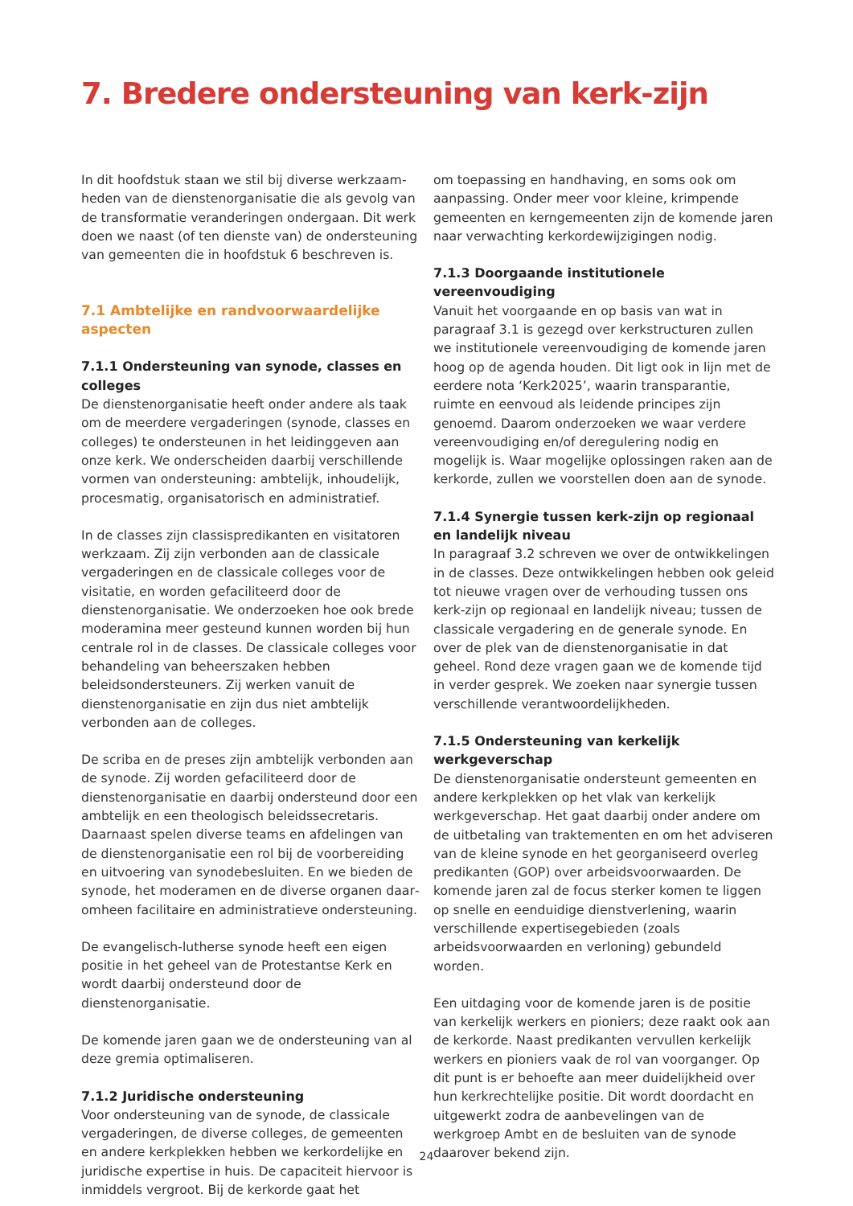7. Bredere ondersteuning van kerk-zijn
In dit hoofdstuk staan we stil bij diverse werkzaam­heden van de dienstenorganisatie die als gevolg van de transformatie veranderingen ondergaan. Dit werk doen we naast (of ten dienste van) de ondersteuning van gemeenten die in hoofdstuk 6 beschreven is.
7.1 Ambtelijke en randvoorwaardelijke aspecten
7.1.1 Ondersteuning van synode, classes en colleges
De dienstenorganisatie heeft onder andere als taak om de meerdere vergaderingen (synode, classes en colleges) te ondersteunen in het leidinggeven aan onze kerk. We onderscheiden daarbij verschillende vormen van ondersteuning: ambtelijk, inhoudelijk, procesmatig, organisatorisch en administratief.
In de classes zijn classispredikanten en visitatoren werkzaam. Zij zijn verbonden aan de classicale vergaderingen en de classicale colleges voor de visitatie, en worden gefaciliteerd door de dienstenorganisatie. We onderzoeken hoe ook brede moderamina meer gesteund kunnen worden bij hun centrale rol in de classes. De classicale colleges voor behandeling van beheerszaken hebben beleidsondersteuners. Zij werken vanuit de dienstenorganisatie en zijn dus niet ambtelijk verbonden aan de colleges.
De scriba en de preses zijn ambtelijk verbonden aan de synode. Zij worden gefaciliteerd door de dienstenorganisatie en daarbij ondersteund door een ambtelijk en een theologisch beleidssecretaris. Daarnaast spelen diverse teams en afdelingen van de dienstenorganisatie een rol bij de voorbereiding en uitvoering van synodebesluiten. En we bieden de synode, het moderamen en de diverse organen daar­omheen facilitaire en administratieve ondersteuning.
De evangelisch-lutherse synode heeft een eigen positie in het geheel van de Protestantse Kerk en wordt daarbij ondersteund door de dienstenorganisatie.
De komende jaren gaan we de ondersteuning van al deze gremia optimaliseren.
7.1.2 Juridische ondersteuning
Voor ondersteuning van de synode, de classicale vergaderingen, de diverse colleges, de gemeenten en andere kerkplekken hebben we kerkordelijke en juridische expertise in huis. De capaciteit hiervoor is inmiddels vergroot. Bij de kerkorde gaat het
om toepassing en handhaving, en soms ook om aanpassing. Onder meer voor kleine, krimpende gemeenten en kerngemeenten zijn de komende jaren naar verwachting kerkordewijzigingen nodig.
7.1.3 Doorgaande institutionele vereenvoudiging
Vanuit het voorgaande en op basis van wat in paragraaf 3.1 is gezegd over kerkstructuren zullen we institutionele vereenvoudiging de komende jaren hoog op de agenda houden. Dit ligt ook in lijn met de eerdere nota ‘Kerk2025’, waarin transparantie, ruimte en eenvoud als leidende principes zijn genoemd. Daarom onderzoeken we waar verdere vereenvoudiging en/of deregulering nodig en mogelijk is. Waar mogelijke oplossingen raken aan de kerkorde, zullen we voorstellen doen aan de synode.
7.1.4 Synergie tussen kerk-zijn op regionaal en landelijk niveau
In paragraaf 3.2 schreven we over de ontwikkelingen in de classes. Deze ontwikkelingen hebben ook geleid tot nieuwe vragen over de verhouding tussen ons kerk-zijn op regionaal en landelijk niveau; tussen de classicale vergadering en de generale synode. En over de plek van de dienstenorganisatie in dat geheel. Rond deze vragen gaan we de komende tijd in verder gesprek. We zoeken naar synergie tussen verschillende verantwoordelijkheden.
7.1.5 Ondersteuning van kerkelijk werkgeverschap
De dienstenorganisatie ondersteunt gemeenten en andere kerkplekken op het vlak van kerkelijk werkgeverschap. Het gaat daarbij onder andere om de uitbetaling van traktementen en om het adviseren van de kleine synode en het georganiseerd overleg predikanten (GOP) over arbeidsvoorwaarden. De komende jaren zal de focus sterker komen te liggen op snelle en eenduidige dienstverlening, waarin verschillende expertisegebieden (zoals arbeidsvoorwaarden en verloning) gebundeld worden.
Een uitdaging voor de komende jaren is de positie van kerkelijk werkers en pioniers; deze raakt ook aan de kerkorde. Naast predikanten vervullen kerkelijk werkers en pioniers vaak de rol van voorganger. Op dit punt is er behoefte aan meer duidelijkheid over hun kerkrechtelijke positie. Dit wordt doordacht en uitgewerkt zodra de aanbevelingen van de werkgroep Ambt en de besluiten van de synode daarover bekend zijn.
24